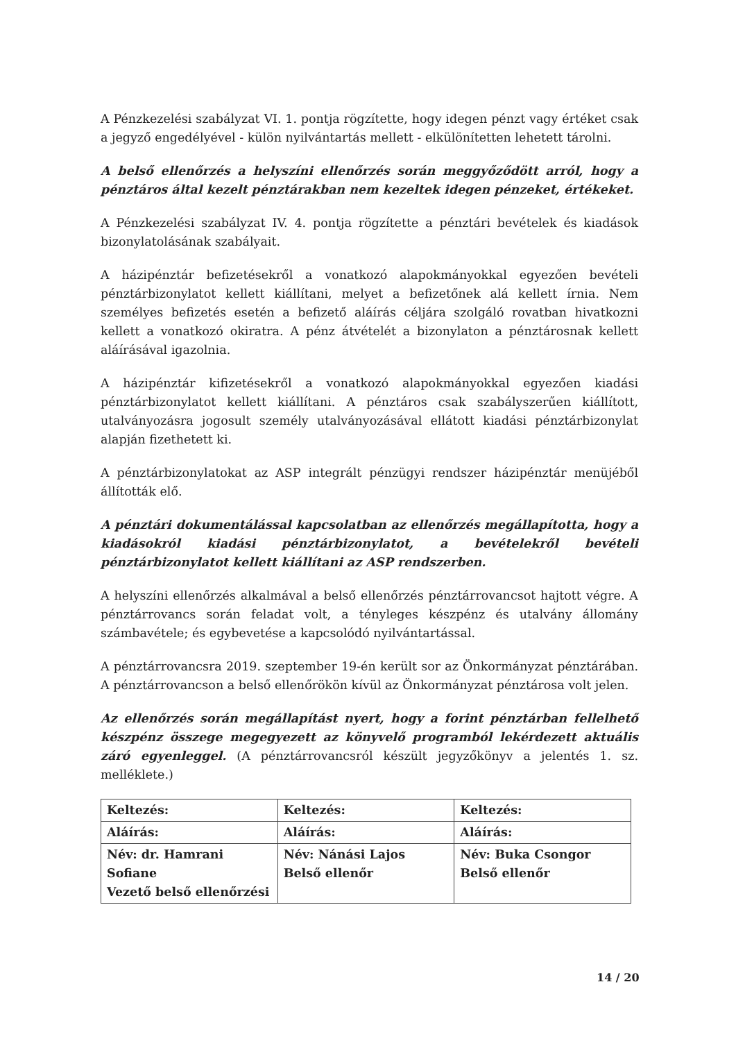A Pénzkezelési szabályzat VI. 1. pontja rögzítette, hogy idegen pénzt vagy értéket csak a jegyző engedélyével - külön nyilvántartás mellett - elkülönítetten lehetett tárolni.
A belső ellenőrzés a helyszíni ellenőrzés során meggyőződött arról, hogy a pénztáros által kezelt pénztárakban nem kezeltek idegen pénzeket, értékeket.
A Pénzkezelési szabályzat IV. 4. pontja rögzítette a pénztári bevételek és kiadások bizonylatolásának szabályait.
A házipénztár befizetésekről a vonatkozó alapokmányokkal egyezően bevételi pénztárbizonylatot kellett kiállítani, melyet a befizetőnek alá kellett írnia. Nem személyes befizetés esetén a befizető aláírás céljára szolgáló rovatban hivatkozni kellett a vonatkozó okiratra. A pénz átvételét a bizonylaton a pénztárosnak kellett aláírásával igazolnia.
A házipénztár kifizetésekről a vonatkozó alapokmányokkal egyezően kiadási pénztárbizonylatot kellett kiállítani. A pénztáros csak szabályszerűen kiállított, utalványozásra jogosult személy utalványozásával ellátott kiadási pénztárbizonylat alapján fizethetett ki.
A pénztárbizonylatokat az ASP integrált pénzügyi rendszer házipénztár menüjéből állították elő.
A pénztári dokumentálással kapcsolatban az ellenőrzés megállapította, hogy a kiadásokról kiadási pénztárbizonylatot, a bevételekről bevételi pénztárbizonylatot kellett kiállítani az ASP rendszerben.
A helyszíni ellenőrzés alkalmával a belső ellenőrzés pénztárrovancsot hajtott végre. A pénztárrovancs során feladat volt, a tényleges készpénz és utalvány állomány számbavétele; és egybevetése a kapcsolódó nyilvántartással.
A pénztárrovancsra 2019. szeptember 19-én került sor az Önkormányzat pénztárában. A pénztárrovancson a belső ellenőrökön kívül az Önkormányzat pénztárosa volt jelen.
Az ellenőrzés során megállapítást nyert, hogy a forint pénztárban fellelhető készpénz összege megegyezett az könyvelő programból lekérdezett aktuális záró egyenleggel. (A pénztárrovancsról készült jegyzőkönyv a jelentés 1. sz. melléklete.)
| Keltezés: | Keltezés: | Keltezés: |
| Aláírás: | Aláírás: | Aláírás: |
| Név: dr. Hamrani Sofiane Vezető belső ellenőrzési | Név: Nánási Lajos Belső ellenőr | Név: Buka Csongor Belső ellenőr |
14 / 20